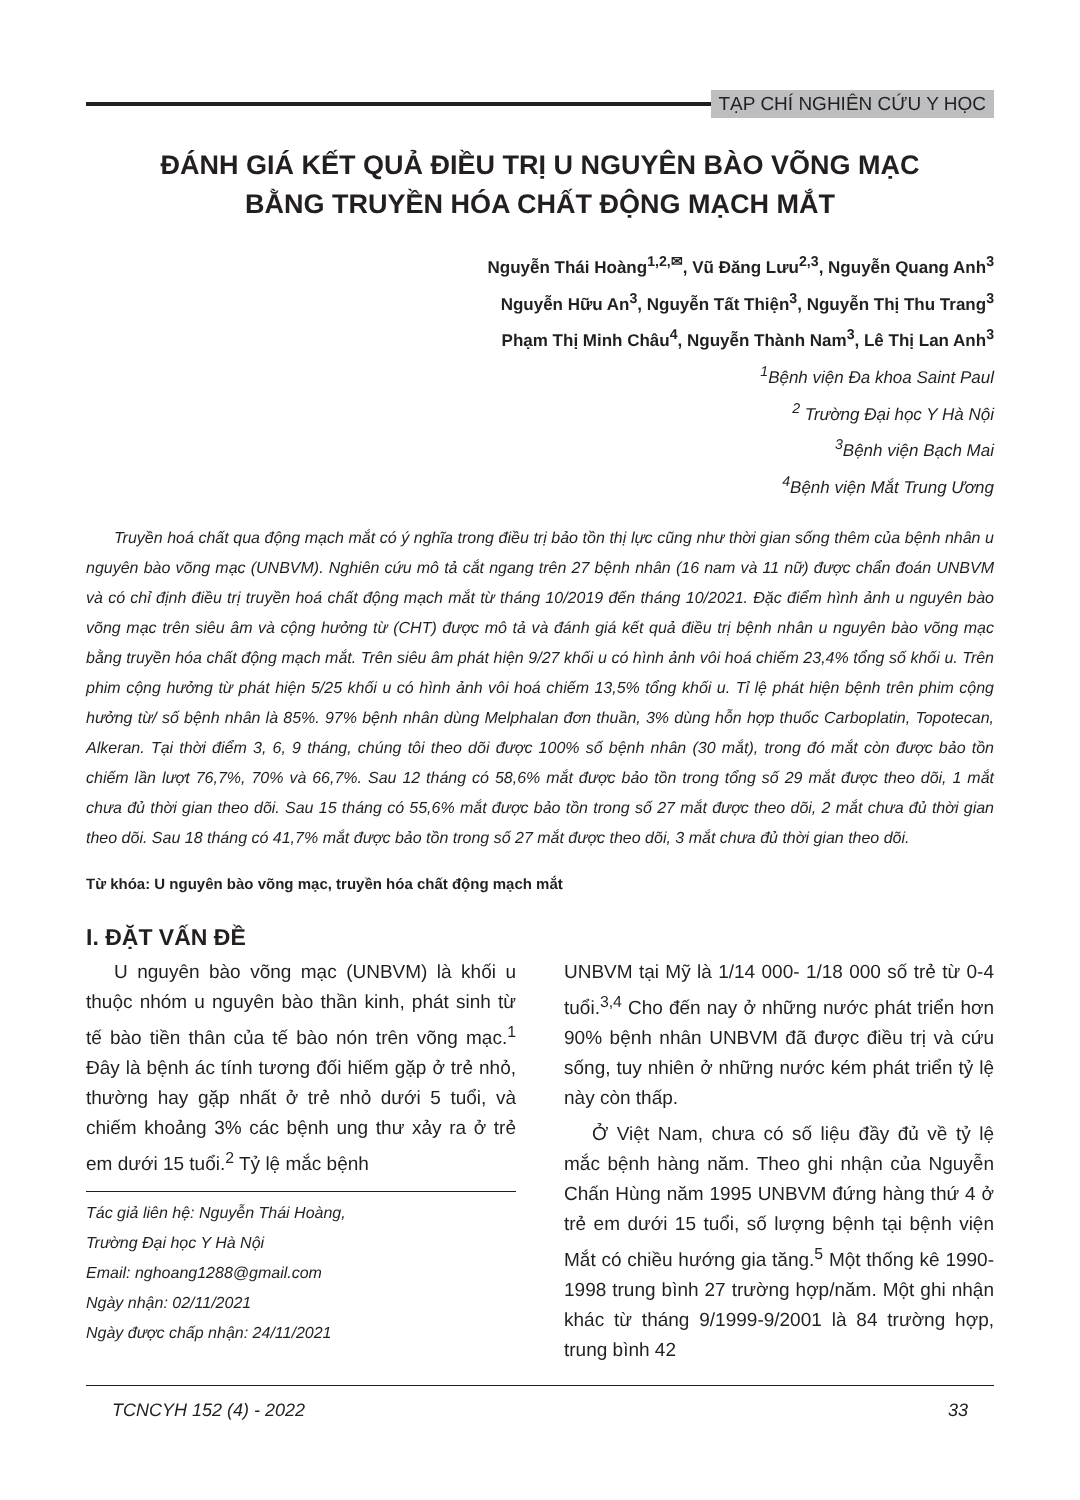TẠP CHÍ NGHIÊN CỨU Y HỌC
ĐÁNH GIÁ KẾT QUẢ ĐIỀU TRỊ U NGUYÊN BÀO VÕNG MẠC
BẰNG TRUYỀN HÓA CHẤT ĐỘNG MẠCH MẮT
Nguyễn Thái Hoàng<sup>1,2,✉</sup>, Vũ Đăng Lưu<sup>2,3</sup>, Nguyễn Quang Anh<sup>3</sup>
Nguyễn Hữu An<sup>3</sup>, Nguyễn Tất Thiện<sup>3</sup>, Nguyễn Thị Thu Trang<sup>3</sup>
Phạm Thị Minh Châu<sup>4</sup>, Nguyễn Thành Nam<sup>3</sup>, Lê Thị Lan Anh<sup>3</sup>
<sup>1</sup> Bệnh viện Đa khoa Saint Paul
<sup>2</sup> Trường Đại học Y Hà Nội
<sup>3</sup> Bệnh viện Bạch Mai
<sup>4</sup> Bệnh viện Mắt Trung Ương
Truyền hoá chất qua động mạch mắt có ý nghĩa trong điều trị bảo tồn thị lực cũng như thời gian sống thêm của bệnh nhân u nguyên bào võng mạc (UNBVM). Nghiên cứu mô tả cắt ngang trên 27 bệnh nhân (16 nam và 11 nữ) được chẩn đoán UNBVM và có chỉ định điều trị truyền hoá chất động mạch mắt từ tháng 10/2019 đến tháng 10/2021. Đặc điểm hình ảnh u nguyên bào võng mạc trên siêu âm và cộng hưởng từ (CHT) được mô tả và đánh giá kết quả điều trị bệnh nhân u nguyên bào võng mạc bằng truyền hóa chất động mạch mắt. Trên siêu âm phát hiện 9/27 khối u có hình ảnh vôi hoá chiếm 23,4% tổng số khối u. Trên phim cộng hưởng từ phát hiện 5/25 khối u có hình ảnh vôi hoá chiếm 13,5% tổng khối u. Tỉ lệ phát hiện bệnh trên phim cộng hưởng từ/ số bệnh nhân là 85%. 97% bệnh nhân dùng Melphalan đơn thuần, 3% dùng hỗn hợp thuốc Carboplatin, Topotecan, Alkeran. Tại thời điểm 3, 6, 9 tháng, chúng tôi theo dõi được 100% số bệnh nhân (30 mắt), trong đó mắt còn được bảo tồn chiếm lần lượt 76,7%, 70% và 66,7%. Sau 12 tháng có 58,6% mắt được bảo tồn trong tổng số 29 mắt được theo dõi, 1 mắt chưa đủ thời gian theo dõi. Sau 15 tháng có 55,6% mắt được bảo tồn trong số 27 mắt được theo dõi, 2 mắt chưa đủ thời gian theo dõi. Sau 18 tháng có 41,7% mắt được bảo tồn trong số 27 mắt được theo dõi, 3 mắt chưa đủ thời gian theo dõi.
Từ khóa: U nguyên bào võng mạc, truyền hóa chất động mạch mắt
I. ĐẶT VẤN ĐỀ
U nguyên bào võng mạc (UNBVM) là khối u thuộc nhóm u nguyên bào thần kinh, phát sinh từ tế bào tiền thân của tế bào nón trên võng mạc.<sup>1</sup> Đây là bệnh ác tính tương đối hiếm gặp ở trẻ nhỏ, thường hay gặp nhất ở trẻ nhỏ dưới 5 tuổi, và chiếm khoảng 3% các bệnh ung thư xảy ra ở trẻ em dưới 15 tuổi.<sup>2</sup> Tỷ lệ mắc bệnh
Tác giả liên hệ: Nguyễn Thái Hoàng,
Trường Đại học Y Hà Nội
Email: nghoang1288@gmail.com
Ngày nhận: 02/11/2021
Ngày được chấp nhận: 24/11/2021
UNBVM tại Mỹ là 1/14 000- 1/18 000 số trẻ từ 0-4 tuổi.<sup>3,4</sup> Cho đến nay ở những nước phát triển hơn 90% bệnh nhân UNBVM đã được điều trị và cứu sống, tuy nhiên ở những nước kém phát triển tỷ lệ này còn thấp.
Ở Việt Nam, chưa có số liệu đầy đủ về tỷ lệ mắc bệnh hàng năm. Theo ghi nhận của Nguyễn Chấn Hùng năm 1995 UNBVM đứng hàng thứ 4 ở trẻ em dưới 15 tuổi, số lượng bệnh tại bệnh viện Mắt có chiều hướng gia tăng.<sup>5</sup> Một thống kê 1990-1998 trung bình 27 trường hợp/năm. Một ghi nhận khác từ tháng 9/1999-9/2001 là 84 trường hợp, trung bình 42
TCNCYH 152 (4) - 2022 33